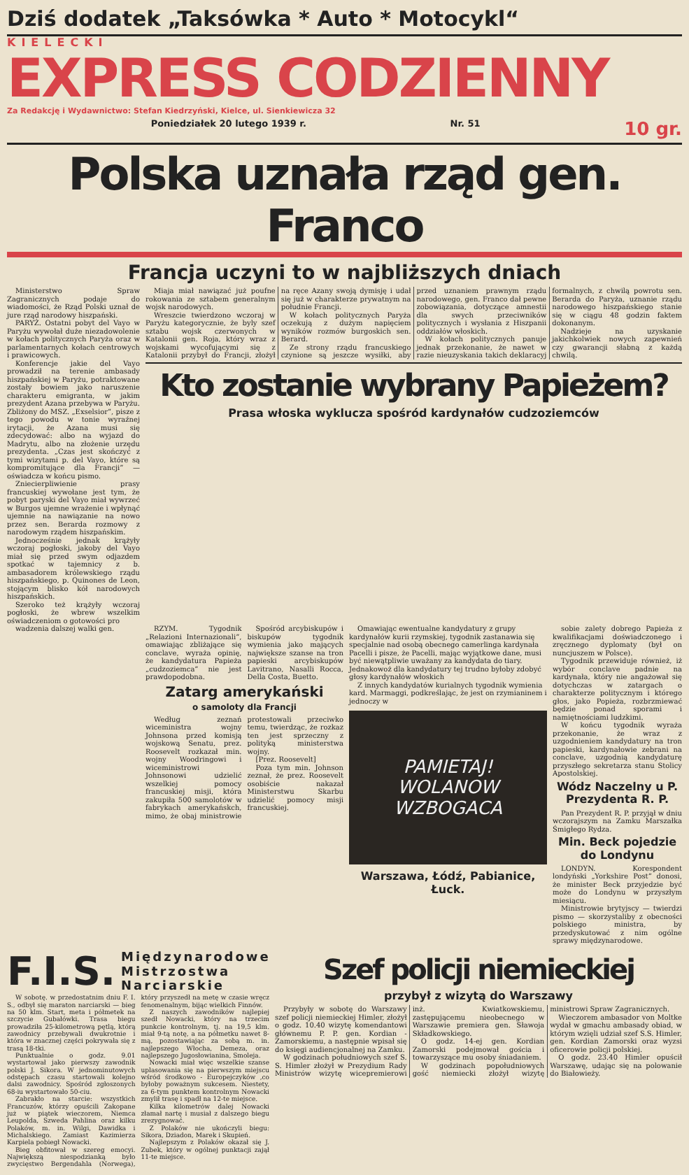Dziś dodatek „Taksówka * Auto * Motocykl“
KIELECKI
EXPRESS CODZIENNY
Za Redakcję i Wydawnictwo: Stefan Kiedrzyński, Kielce, ul. Sienkiewicza 32
Poniedziałek 20 lutego 1939 r. Nr. 51 10 gr.
Polska uznała rząd gen. Franco
Francja uczyni to w najbliższych dniach
Ministerstwo Spraw Zagranicznych podaje do wiadomości, że Rząd Polski uznał de jure rząd narodowy hiszpański.
PARYŻ. Ostatni pobyt del Vayo w Paryżu wywołał duże niezadowolenie w kołach politycznych Paryża oraz w parlamentarnych kołach centrowych i prawicowych.
Konferencje jakie del Vayo prowadził na terenie ambasady hiszpańskiej w Paryżu, potraktowane zostały bowiem jako naruszenie charakteru emigranta, w jakim prezydent Azana przebywa w Paryżu. Zbliżony do MSZ. „Exselsior”, pisze z tego powodu w tonie wyraźnej irytacji, że Azana musi się zdecydować: albo na wyjazd do Madrytu, albo na złożenie urzędu prezydenta. „Czas jest skończyć z tymi wizytami p. del Vayo, które są kompromitujące dla Francji” —oświadcza w końcu pismo.
Zniecierpliwienie prasy francuskiej wywołane jest tym, że pobyt paryski del Vayo miał wywrzeć w Burgos ujemne wrażenie i wpłynąć ujemnie na nawiązanie na nowo przez sen. Berarda rozmowy z narodowym rządem hiszpańskim.
Jednocześnie jednak krążyły wczoraj pogłoski, jakoby del Vayo miał się przed swym odjazdem spotkać w tajemnicy z b. ambasadorem królewskiego rządu hiszpańskiego, p. Quinones de Leon, stojącym blisko kół narodowych hiszpańskich.
Szeroko też krążyły wczoraj pogłoski, że wbrew wszelkim oświadczeniom o gotowości pro
Miaja miał nawiązać już poufne rokowania ze sztabem generalnym wojsk narodowych.
Wreszcie twierdzono wczoraj w Paryżu kategorycznie, że byly szef sztabu wojsk czerwonych w Katalonii gen. Roja, który wraz z wojskami wycofującymi się z Katalonii przybył do Francji, złożył na ręce Azany swoją dymisję i udał się już w charakterze prywatnym na południe Francji.
W kołach politycznych Paryża oczekują z dużym napięciem wyników rozmów burgoskich sen. Berard.
Ze strony rządu francuskiego czynione są jeszcze wysiłki, aby przed uznaniem prawnym rządu narodowego, gen. Franco dał pewne zobowiązania, dotyczące amnestii dla swych przeciwników politycznych i wysłania z Hiszpanii oddziałów włoskich.
W kołach politycznych panuje jednak przekonanie, że nawet w razie nieuzyskania takich deklaracyj formalnych, z chwilą powrotu sen. Berarda do Paryża, uznanie rządu narodowego hiszpańskiego stanie się w ciągu 48 godzin faktem dokonanym.
Nadzieje na uzyskanie jakichkolwiek nowych zapewnień czy gwarancji słabną z każdą chwilą.
Kto zostanie wybrany Papieżem?
Prasa włoska wyklucza spośród kardynałów cudzoziemców
wadzenia dalszej walki gen. RZYM. Tygodnik „Relazioni Internazionali”, omawiając zbliżające się conclave, wyraża opinię, że kandydatura Papieża „cudzoziemca” nie jest prawdopodobna.
Spośród arcybiskupów i biskupów tygodnik wymienia jako mających największe szanse na tron papieski arcybiskupów Lavitrano, Nasalli Rocca, Della Costa, Buetto.
Zatarg amerykański
o samoloty dla Francji
Według zeznań wiceministra wojny Johnsona przed komisją wojskową Senatu, prez. Roosevelt rozkazał min. wojny Woodringowi i wiceministrowi Johnsonowi udzielić wszelkiej pomocy francuskiej misji, która zakupiła 500 samolotów w fabrykach amerykańskch, mimo, że obaj ministrowie protestowali przeciwko temu, twierdząc, że rozkaz ten jest sprzeczny z polityką ministerstwa wojny.
[Prez. Roosevelt]
Poza tym min. Johnson zeznał, że prez. Roosevelt osobiście nakazał Ministerstwu Skarbu udzielić pomocy misji francuskiej.
Omawiając ewentualne kandydatury z grupy kardynałów kurii rzymskiej, tygodnik zastanawia się specjalnie nad osobą obecnego camerlinga kardynała Pacelli i pisze, że Pacelli, mając wyjątkowe dane, musi być niewątpliwie uważany za kandydata do tiary. Jednakowoż dla kandydatury tej trudno byłoby zdobyć głosy kardynałów włoskich
Z innych kandydatów kurialnych tygodnik wymienia kard. Marmaggi, podkreślając, że jest on rzymianinem i jednoczy w
PAMIETAJ!
WOLANOW
WZBOGACA
Warszawa, Łódź, Pabianice, Łuck.
sobie zalety dobrego Papieża z kwalifikacjami doświadczonego i zręcznego dyplomaty (był on nuncjuszem w Polsce).
Tygodnik przewiduje również, iż wybór conclave padnie na kardynała, który nie angażował się dotychczas w zatargach o charakterze politycznym i którego głos, jako Popieża, rozbrzmiewać będzie ponad sporami i namiętnościami ludzkimi.
W końcu tygodnik wyraża przekonanie, że wraz z uzgodnieniem kandydatury na tron papieski, kardynałowie zebrani na conclave, uzgodnią kandydaturę przyszłego sekretarza stanu Stolicy Apostolskiej.
Wódz Naczelny u P. Prezydenta R. P.
Pan Prezydent R. P. przyjął w dniu wczorajszym na Zamku Marszałka Śmigłego Rydza.
Min. Beck pojedzie do Londynu
LONDYN. Korespondent londyński „Yorkshire Post” donosi, że minister Beck przyjedzie być może do Londynu w przyszłym miesiącu.
Ministrowie brytyjscy — twierdzi pismo — skorzystaliby z obecności polskiego ministra, by przedyskutować z nim ogólne sprawy międzynarodowe.
F.I.S. Międzynarodowe
Mistrzostwa
Narciarskie
W sobotę. w przedostatnim dniu F. I. S., odbył się maraton narciarski — bieg na 50 klm. Start, meta i półmetek na szczycie Gubałówki. Trasa biegu prowadziła 25-kilometrową pętlą, którą zawodnicy przebywali dwukrotnie i która w znacznej części pokrywała się z trasą 18-tki.
Punktualnie o godz. 9.01 wystartował jako pierwszy zawodnik polski J. Sikora. W jednominutowych odstępach czasu startowali kolejno dalsi zawodnicy. Spośród zgłoszonych 68-iu wystartowało 50-ciu.
Zabrakło na starcie: wszystkich Francuzów, którzy opuścili Zakopane już w piątek wieczorem, Niemca Leupolda, Szweda Pahlina oraz kilku Polaków, m. in. Wilgi, Dawidka i Michalskiego. Zamiast Kazimierza Karpiela pobiegł Nowacki.
Bieg obfitował w szereg emocyi. Największą niespodzianką było zwycięstwo Bergendahla (Norwega), który przyszedł na metę w czasie wręcz fenomenalnym, bijąc wielkich Finnów.
Z naszych zawodników najlepiej szedł Nowacki, który na trzecim punkcie kontrolnym, tj. na 19,5 klm. miał 9-tą notę, a na półmetku nawet 8-mą, pozostawiając za sobą m. in. najlepszego Włocha, Demeza, oraz najlepszego Jugosłowianina, Smoleja.
Nowacki miał więc wszelkie szanse uplasowania się na pierwszym miejscu wśród środkowo - Europejczyków ,co byłoby poważnym sukcesem. Niestety, za 6-tym punktem kontrolnym Nowacki zmylił trasę i spadł na 12-te miejsce.
Kilka kilometrów dalej Nowacki złamał nartę i musiał z dalszego biegu zrezygnować.
Z Polaków nie ukończyli biegu: Sikora, Dziadon, Marek i Skupień.
Najlepszym z Polaków okazał się J. Zubek, który w ogólnej punktacji zajął 11-te miejsce.
Szef policji niemieckiej
przybył z wizytą do Warszawy
Przybyły w sobotę do Warszawy szef policji niemieckiej Himler, złożył o godz. 10.40 wizytę komendantowi głównemu P. P. gen. Kordian - Zamorskiemu, a następnie wpisał się do księgi audiencjonalnej na Zamku.
W godzinach południowych szef S. S. Himler złożył w Prezydium Rady Ministrów wizytę wicepremierowi inż. Kwiatkowskiemu, zastępującemu nieobecnego w Warszawie premiera gen. Sławoja Składkowskiego.
O godz. 14-ej gen. Kordian Zamorski podejmował gościa i towarzyszące mu osoby śniadaniem.
W godzinach popołudniowych gość niemiecki złożył wizytę ministrowi Spraw Zagranicznych.
Wieczorem ambasador von Moltke wydał w gmachu ambasady obiad, w którym wzięli udział szef S.S. Himler, gen. Kordian Zamorski oraz wyzsi oficerowie policji polskiej.
O godz. 23.40 Himler opuścił Warszawę, udając się na polowanie do Białowieży.